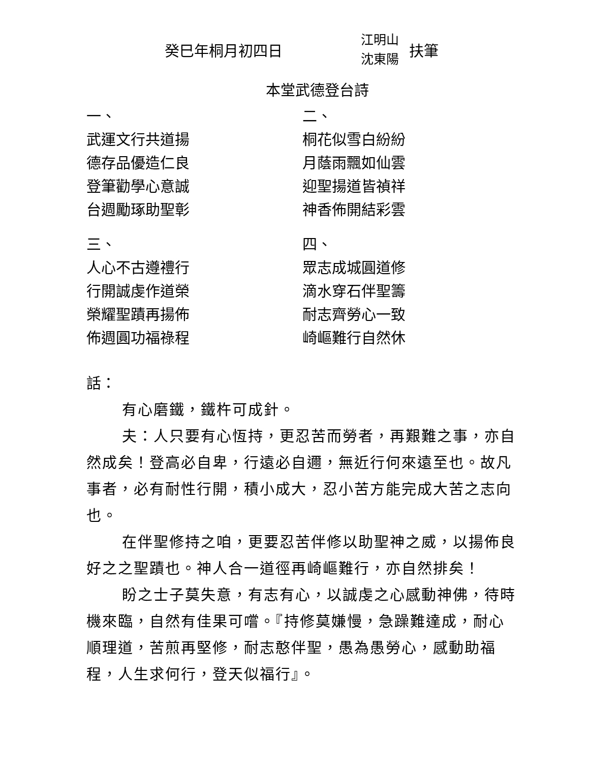癸巳年桐月初四日
江明山
沈東陽
扶筆
本堂武德登台詩
一、
武運文行共道揚
德存品優造仁良
登筆勸學心意誠
台週勵琢助聖彰
三、
人心不古遵禮行
行開誠虔作道榮
榮耀聖蹟再揚佈
佈週圓功福祿程
二、
桐花似雪白紛紛
月蔭雨飄如仙雲
迎聖揚道皆禎祥
神香佈開結彩雲
四、
眾志成城圓道修
滴水穿石伴聖籌
耐志齊勞心一致
崎嶇難行自然休
話：
有心磨鐵，鐵杵可成針。
夫：人只要有心恆持，更忍苦而勞者，再艱難之事，亦自然成矣！登高必自卑，行遠必自邇，無近行何來遠至也。故凡事者，必有耐性行開，積小成大，忍小苦方能完成大苦之志向也。
在伴聖修持之咱，更要忍苦伴修以助聖神之威，以揚佈良好之之聖蹟也。神人合一道徑再崎嶇難行，亦自然排矣！
盼之士子莫失意，有志有心，以誠虔之心感動神佛，待時機來臨，自然有佳果可嚐。『持修莫嫌慢，急躁難達成，耐心順理道，苦煎再堅修，耐志憨伴聖，愚為愚勞心，感動助福程，人生求何行，登天似福行』。